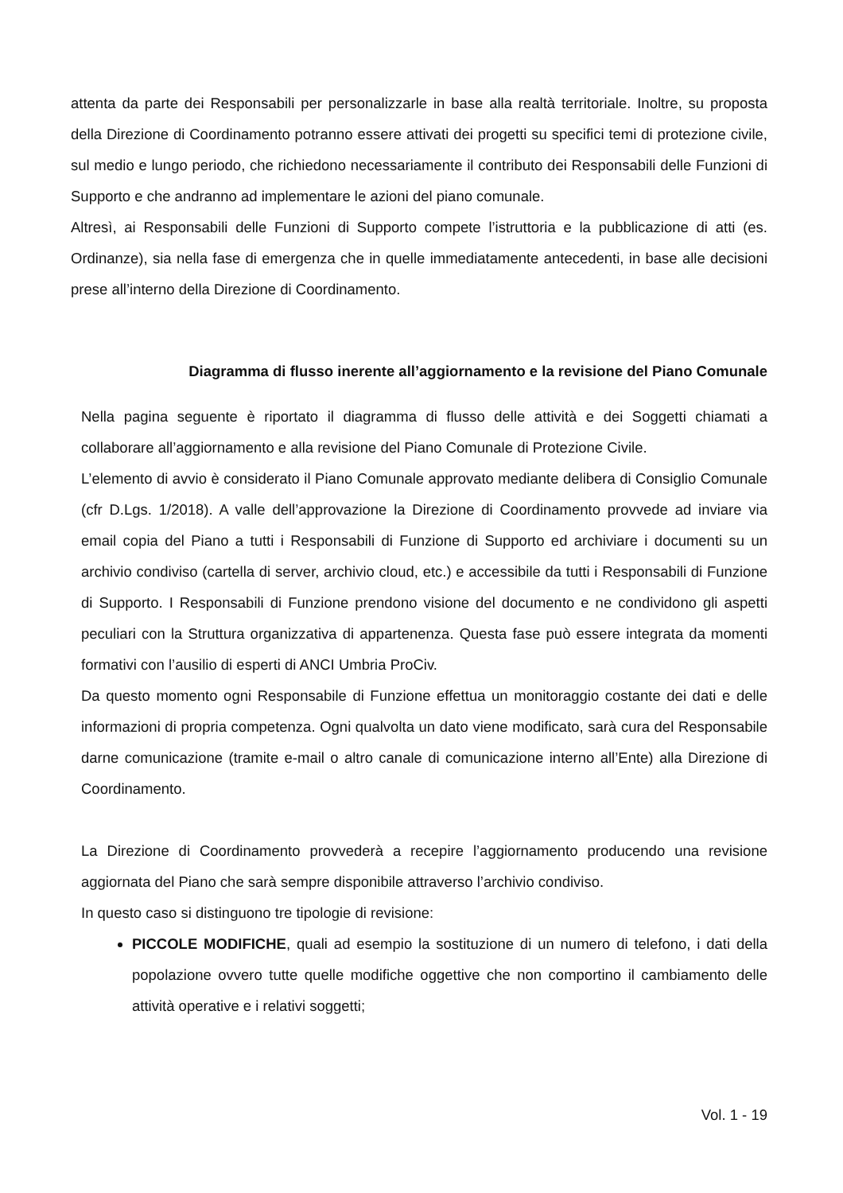attenta da parte dei Responsabili per personalizzarle in base alla realtà territoriale. Inoltre, su proposta della Direzione di Coordinamento potranno essere attivati dei progetti su specifici temi di protezione civile, sul medio e lungo periodo, che richiedono necessariamente il contributo dei Responsabili delle Funzioni di Supporto e che andranno ad implementare le azioni del piano comunale.
Altresì, ai Responsabili delle Funzioni di Supporto compete l’istruttoria e la pubblicazione di atti (es. Ordinanze), sia nella fase di emergenza che in quelle immediatamente antecedenti, in base alle decisioni prese all’interno della Direzione di Coordinamento.
Diagramma di flusso inerente all’aggiornamento e la revisione del Piano Comunale
Nella pagina seguente è riportato il diagramma di flusso delle attività e dei Soggetti chiamati a collaborare all’aggiornamento e alla revisione del Piano Comunale di Protezione Civile.
L’elemento di avvio è considerato il Piano Comunale approvato mediante delibera di Consiglio Comunale (cfr D.Lgs. 1/2018). A valle dell’approvazione la Direzione di Coordinamento provvede ad inviare via email copia del Piano a tutti i Responsabili di Funzione di Supporto ed archiviare i documenti su un archivio condiviso (cartella di server, archivio cloud, etc.) e accessibile da tutti i Responsabili di Funzione di Supporto. I Responsabili di Funzione prendono visione del documento e ne condividono gli aspetti peculiari con la Struttura organizzativa di appartenenza. Questa fase può essere integrata da momenti formativi con l’ausilio di esperti di ANCI Umbria ProCiv.
Da questo momento ogni Responsabile di Funzione effettua un monitoraggio costante dei dati e delle informazioni di propria competenza. Ogni qualvolta un dato viene modificato, sarà cura del Responsabile darne comunicazione (tramite e-mail o altro canale di comunicazione interno all’Ente) alla Direzione di Coordinamento.
La Direzione di Coordinamento provvederà a recepire l’aggiornamento producendo una revisione aggiornata del Piano che sarà sempre disponibile attraverso l’archivio condiviso.
In questo caso si distinguono tre tipologie di revisione:
PICCOLE MODIFICHE, quali ad esempio la sostituzione di un numero di telefono, i dati della popolazione ovvero tutte quelle modifiche oggettive che non comportino il cambiamento delle attività operative e i relativi soggetti;
Vol. 1 - 19